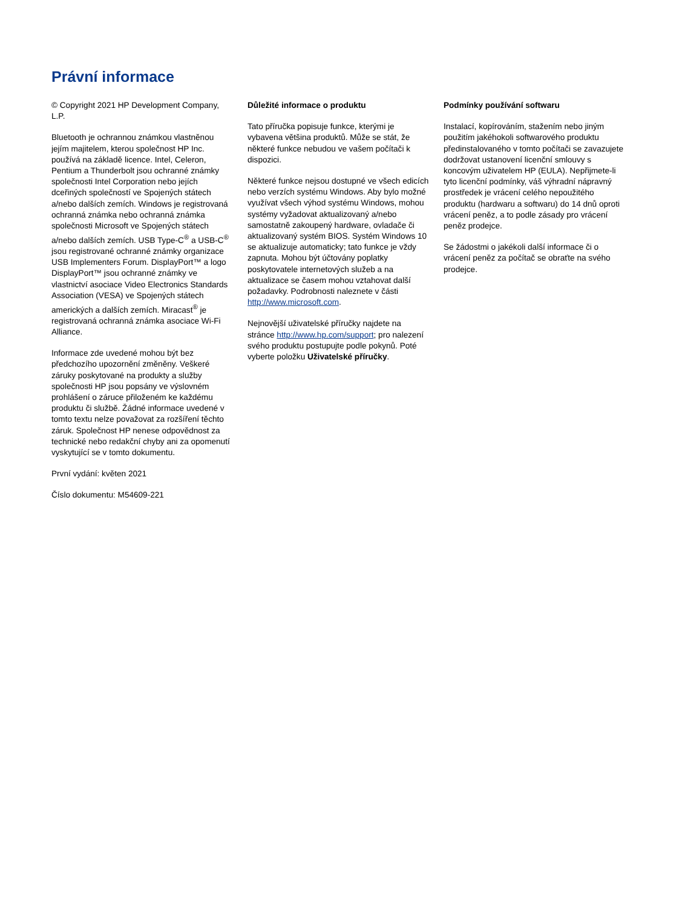Právní informace
© Copyright 2021 HP Development Company, L.P.
Bluetooth je ochrannou známkou vlastněnou jejím majitelem, kterou společnost HP Inc. používá na základě licence. Intel, Celeron, Pentium a Thunderbolt jsou ochranné známky společnosti Intel Corporation nebo jejích dceřiných společností ve Spojených státech a/nebo dalších zemích. Windows je registrovaná ochranná známka nebo ochranná známka společnosti Microsoft ve Spojených státech a/nebo dalších zemích. USB Type-C<sup>®</sup> a USB-C<sup>®</sup> jsou registrované ochranné známky organizace USB Implementers Forum. DisplayPort™ a logo DisplayPort™ jsou ochranné známky ve vlastnictví asociace Video Electronics Standards Association (VESA) ve Spojených státech amerických a dalších zemích. Miracast<sup>®</sup> je registrovaná ochranná známka asociace Wi-Fi Alliance.
Informace zde uvedené mohou být bez předchozího upozornění změněny. Veškeré záruky poskytované na produkty a služby společnosti HP jsou popsány ve výslovném prohlášení o záruce přiloženém ke každému produktu či službě. Žádné informace uvedené v tomto textu nelze považovat za rozšíření těchto záruk. Společnost HP nenese odpovědnost za technické nebo redakční chyby ani za opomenutí vyskytující se v tomto dokumentu.
První vydání: květen 2021
Číslo dokumentu: M54609-221
Důležité informace o produktu
Tato příručka popisuje funkce, kterými je vybavena většina produktů. Může se stát, že některé funkce nebudou ve vašem počítači k dispozici.
Některé funkce nejsou dostupné ve všech edicích nebo verzích systému Windows. Aby bylo možné využívat všech výhod systému Windows, mohou systémy vyžadovat aktualizovaný a/nebo samostatně zakoupený hardware, ovladače či aktualizovaný systém BIOS. Systém Windows 10 se aktualizuje automaticky; tato funkce je vždy zapnuta. Mohou být účtovány poplatky poskytovatele internetových služeb a na aktualizace se časem mohou vztahovat další požadavky. Podrobnosti naleznete v části http://www.microsoft.com.
Nejnovější uživatelské příručky najdete na stránce http://www.hp.com/support; pro nalezení svého produktu postupujte podle pokynů. Poté vyberte položku Uživatelské příručky.
Podmínky používání softwaru
Instalací, kopírováním, stažením nebo jiným použitím jakéhokoli softwarového produktu předinstalovaného v tomto počítači se zavazujete dodržovat ustanovení licenční smlouvy s koncovým uživatelem HP (EULA). Nepřijmete-li tyto licenční podmínky, váš výhradní nápravný prostředek je vrácení celého nepoužitého produktu (hardwaru a softwaru) do 14 dnů oproti vrácení peněz, a to podle zásady pro vrácení peněz prodejce.
Se žádostmi o jakékoli další informace či o vrácení peněz za počítač se obraťte na svého prodejce.